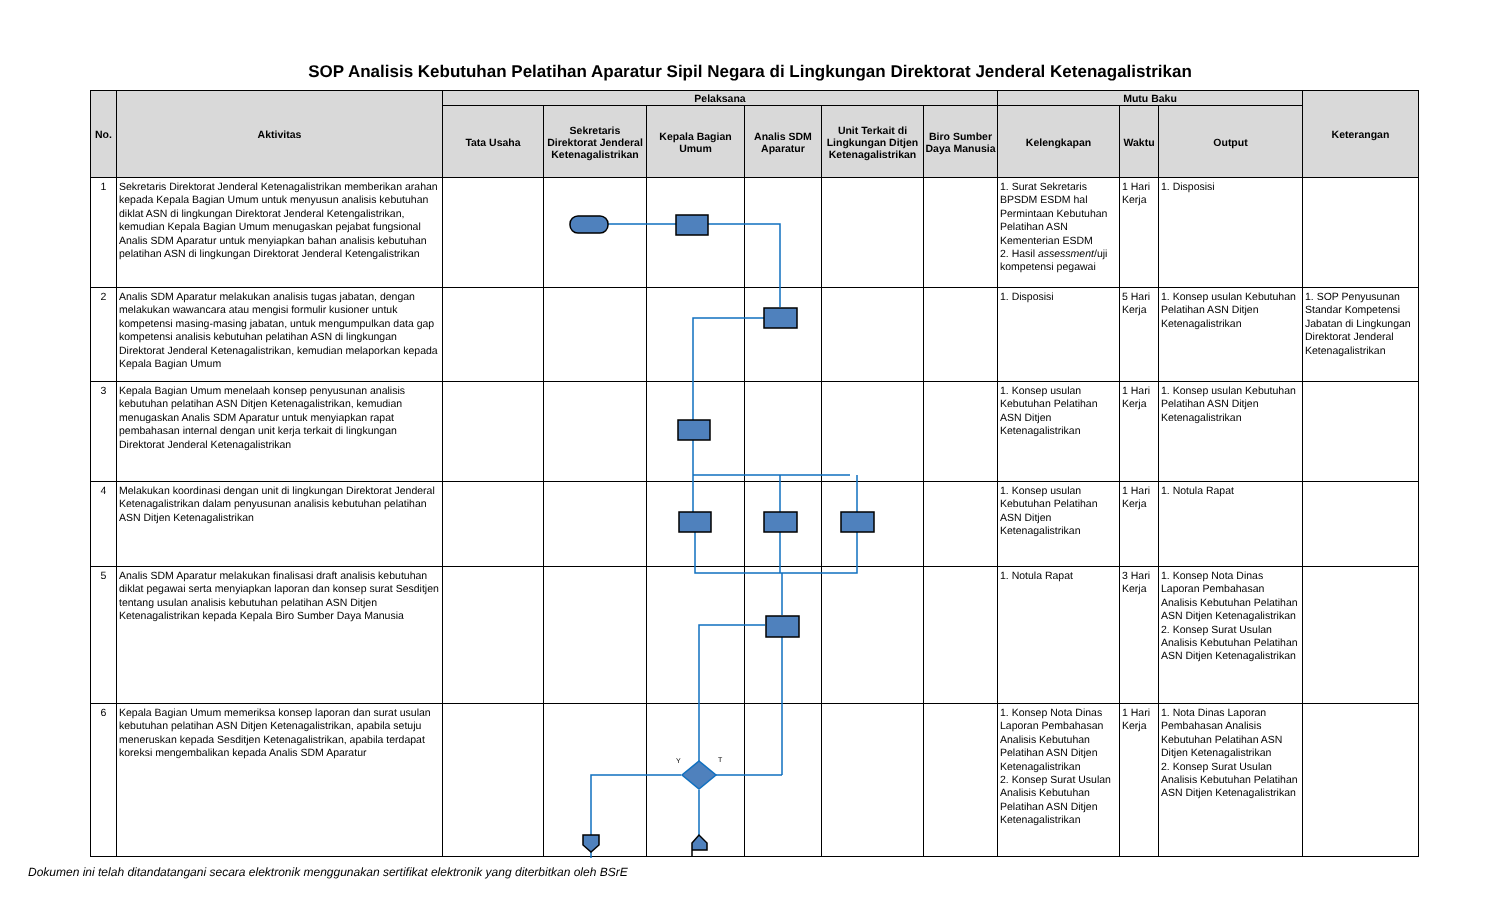SOP Analisis Kebutuhan Pelatihan Aparatur Sipil Negara di Lingkungan Direktorat Jenderal Ketenagalistrikan
| No. | Aktivitas | Pelaksana | | | | | | Mutu Baku | | | Keterangan |
| --- | --- | --- | --- | --- | --- | --- | --- | --- | --- | --- | --- |
| | | Tata Usaha | Sekretaris Direktorat Jenderal Ketenagalistrikan | Kepala Bagian Umum | Analis SDM Aparatur | Unit Terkait di Lingkungan Ditjen Ketenagalistrikan | Biro Sumber Daya Manusia | Kelengkapan | Waktu | Output | |
| 1 | Sekretaris Direktorat Jenderal Ketenagalistrikan memberikan arahan kepada Kepala Bagian Umum untuk menyusun analisis kebutuhan diklat ASN di lingkungan Direktorat Jenderal Ketengalistrikan, kemudian Kepala Bagian Umum menugaskan pejabat fungsional Analis SDM Aparatur untuk menyiapkan bahan analisis kebutuhan pelatihan ASN di lingkungan Direktorat Jenderal Ketengalistrikan | | | | | | | 1. Surat Sekretaris BPSDM ESDM hal Permintaan Kebutuhan Pelatihan ASN Kementerian ESDM 2. Hasil assessment /uji kompetensi pegawai | 1 Hari Kerja | 1. Disposisi | |
| 2 | Analis SDM Aparatur melakukan analisis tugas jabatan, dengan melakukan wawancara atau mengisi formulir kusioner untuk kompetensi masing-masing jabatan, untuk mengumpulkan data gap kompetensi analisis kebutuhan pelatihan ASN di lingkungan Direktorat Jenderal Ketenagalistrikan, kemudian melaporkan kepada Kepala Bagian Umum | | | | | | | 1. Disposisi | 5 Hari Kerja | 1. Konsep usulan Kebutuhan Pelatihan ASN Ditjen Ketenagalistrikan | 1. SOP Penyusunan Standar Kompetensi Jabatan di Lingkungan Direktorat Jenderal Ketenagalistrikan |
| 3 | Kepala Bagian Umum menelaah konsep penyusunan analisis kebutuhan pelatihan ASN Ditjen Ketenagalistrikan, kemudian menugaskan Analis SDM Aparatur untuk menyiapkan rapat pembahasan internal dengan unit kerja terkait di lingkungan Direktorat Jenderal Ketenagalistrikan | | | | | | | 1. Konsep usulan Kebutuhan Pelatihan ASN Ditjen Ketenagalistrikan | 1 Hari Kerja | 1. Konsep usulan Kebutuhan Pelatihan ASN Ditjen Ketenagalistrikan | |
| 4 | Melakukan koordinasi dengan unit di lingkungan Direktorat Jenderal Ketenagalistrikan dalam penyusunan analisis kebutuhan pelatihan ASN Ditjen Ketenagalistrikan | | | | | | | 1. Konsep usulan Kebutuhan Pelatihan ASN Ditjen Ketenagalistrikan | 1 Hari Kerja | 1. Notula Rapat | |
| 5 | Analis SDM Aparatur melakukan finalisasi draft analisis kebutuhan diklat pegawai serta menyiapkan laporan dan konsep surat Sesditjen tentang usulan analisis kebutuhan pelatihan ASN Ditjen Ketenagalistrikan kepada Kepala Biro Sumber Daya Manusia | | | | | | | 1. Notula Rapat | 3 Hari Kerja | 1. Konsep Nota Dinas Laporan Pembahasan Analisis Kebutuhan Pelatihan ASN Ditjen Ketenagalistrikan 2. Konsep Surat Usulan Analisis Kebutuhan Pelatihan ASN Ditjen Ketenagalistrikan | |
| 6 | Kepala Bagian Umum memeriksa konsep laporan dan surat usulan kebutuhan pelatihan ASN Ditjen Ketenagalistrikan, apabila setuju meneruskan kepada Sesditjen Ketenagalistrikan, apabila terdapat koreksi mengembalikan kepada Analis SDM Aparatur | | | | | | | 1. Konsep Nota Dinas Laporan Pembahasan Analisis Kebutuhan Pelatihan ASN Ditjen Ketenagalistrikan 2. Konsep Surat Usulan Analisis Kebutuhan Pelatihan ASN Ditjen Ketenagalistrikan | 1 Hari Kerja | 1. Nota Dinas Laporan Pembahasan Analisis Kebutuhan Pelatihan ASN Ditjen Ketenagalistrikan 2. Konsep Surat Usulan Analisis Kebutuhan Pelatihan ASN Ditjen Ketenagalistrikan | |
Dokumen ini telah ditandatangani secara elektronik menggunakan sertifikat elektronik yang diterbitkan oleh BSrE
Y
T